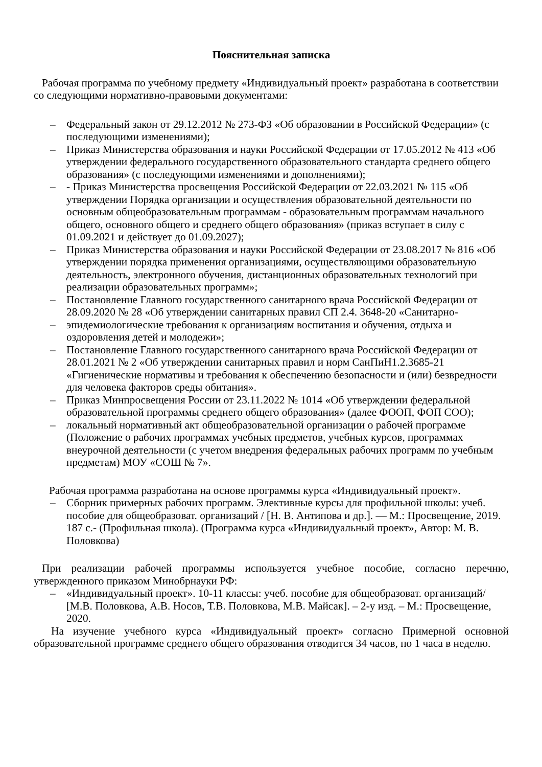Пояснительная записка
Рабочая программа по учебному предмету «Индивидуальный проект» разработана в соответствии со следующими нормативно-правовыми документами:
– Федеральный закон от 29.12.2012 № 273-ФЗ «Об образовании в Российской Федерации» (с последующими изменениями);
– Приказ Министерства образования и науки Российской Федерации от 17.05.2012 № 413 «Об утверждении федерального государственного образовательного стандарта среднего общего образования» (с последующими изменениями и дополнениями);
– - Приказ Министерства просвещения Российской Федерации от 22.03.2021 № 115 «Об утверждении Порядка организации и осуществления образовательной деятельности по основным общеобразовательным программам - образовательным программам начального общего, основного общего и среднего общего образования» (приказ вступает в силу с 01.09.2021 и действует до 01.09.2027);
– Приказ Министерства образования и науки Российской Федерации от 23.08.2017 № 816 «Об утверждении порядка применения организациями, осуществляющими образовательную деятельность, электронного обучения, дистанционных образовательных технологий при реализации образовательных программ»;
– Постановление Главного государственного санитарного врача Российской Федерации от 28.09.2020 № 28 «Об утверждении санитарных правил СП 2.4. 3648-20 «Санитарно-
– эпидемиологические требования к организациям воспитания и обучения, отдыха и оздоровления детей и молодежи»;
– Постановление Главного государственного санитарного врача Российской Федерации от 28.01.2021 № 2 «Об утверждении санитарных правил и норм СанПиН1.2.3685-21 «Гигиенические нормативы и требования к обеспечению безопасности и (или) безвредности для человека факторов среды обитания».
– Приказ Минпросвещения России от 23.11.2022 № 1014 «Об утверждении федеральной образовательной программы среднего общего образования» (далее ФООП, ФОП СОО);
– локальный нормативный акт общеобразовательной организации о рабочей программе (Положение о рабочих программах учебных предметов, учебных курсов, программах внеурочной деятельности (с учетом внедрения федеральных рабочих программ по учебным предметам) МОУ «СОШ № 7».
Рабочая программа разработана на основе программы курса «Индивидуальный проект».
– Сборник примерных рабочих программ. Элективные курсы для профильной школы: учеб. пособие для общеобразоват. организаций / [Н. В. Антипова и др.]. — М.: Просвещение, 2019. 187 с.- (Профильная школа). (Программа курса «Индивидуальный проект», Автор: М. В. Половкова)
При реализации рабочей программы используется учебное пособие, согласно перечню, утвержденного приказом Минобрнауки РФ:
– «Индивидуальный проект». 10-11 классы: учеб. пособие для общеобразоват. организаций/ [М.В. Половкова, А.В. Носов, Т.В. Половкова, М.В. Майсак]. – 2-у изд. – М.: Просвещение, 2020.
На изучение учебного курса «Индивидуальный проект» согласно Примерной основной образовательной программе среднего общего образования отводится 34 часов, по 1 часа в неделю.